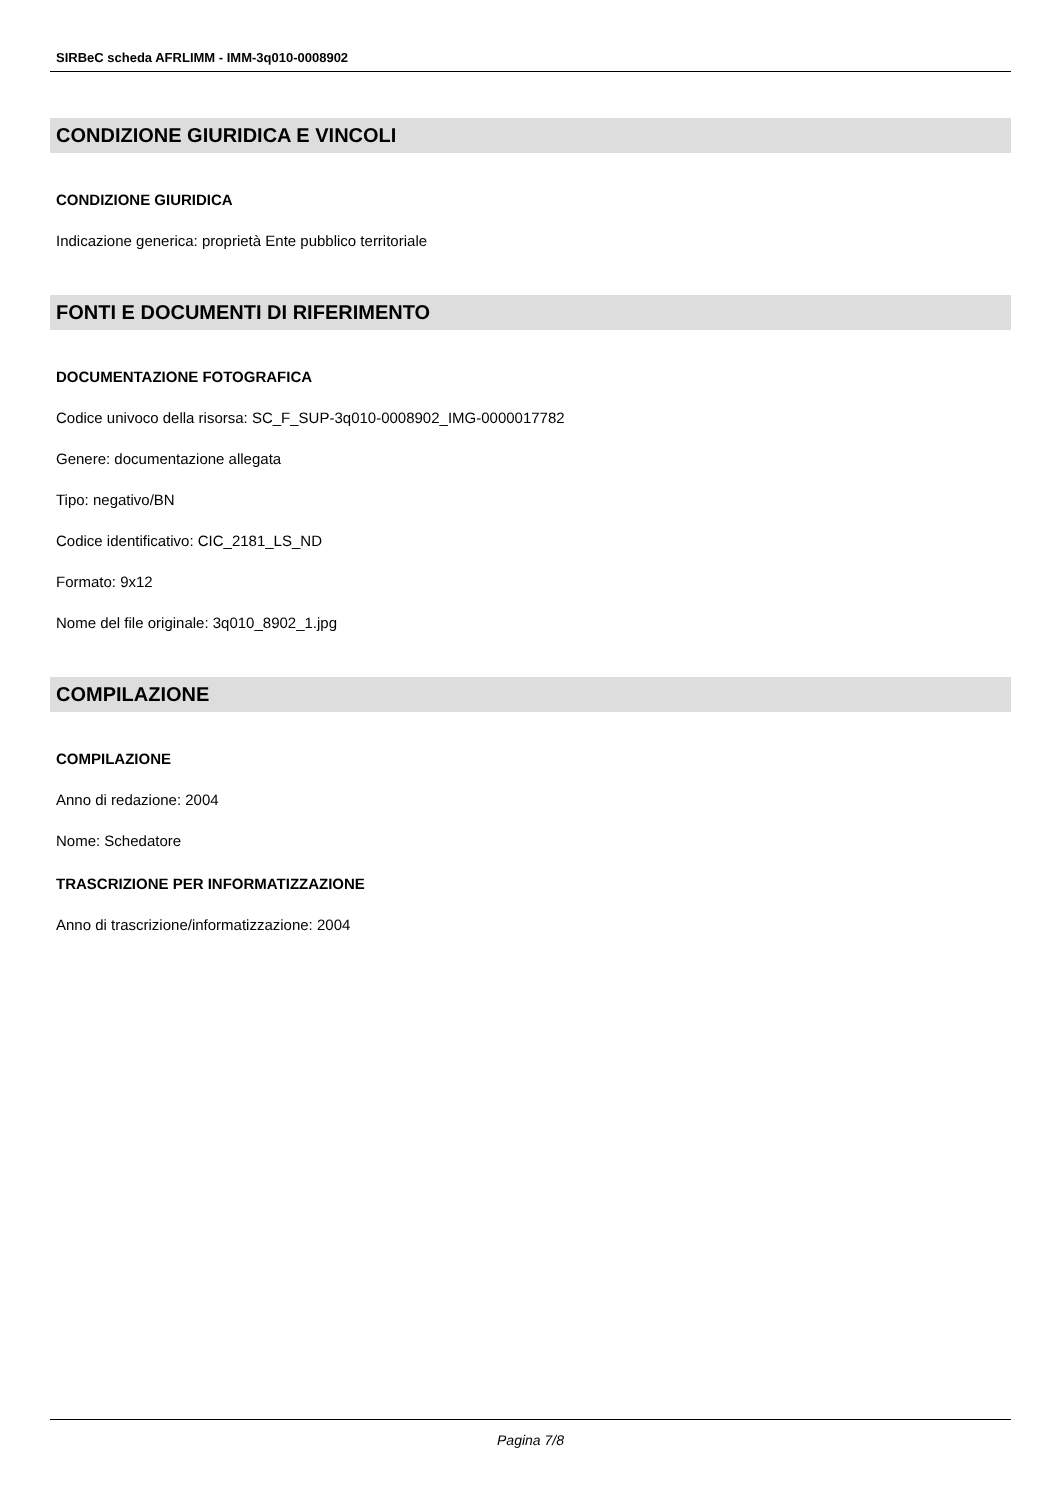SIRBeC scheda AFRLIMM - IMM-3q010-0008902
CONDIZIONE GIURIDICA E VINCOLI
CONDIZIONE GIURIDICA
Indicazione generica: proprietà Ente pubblico territoriale
FONTI E DOCUMENTI DI RIFERIMENTO
DOCUMENTAZIONE FOTOGRAFICA
Codice univoco della risorsa: SC_F_SUP-3q010-0008902_IMG-0000017782
Genere: documentazione allegata
Tipo: negativo/BN
Codice identificativo: CIC_2181_LS_ND
Formato: 9x12
Nome del file originale: 3q010_8902_1.jpg
COMPILAZIONE
COMPILAZIONE
Anno di redazione: 2004
Nome: Schedatore
TRASCRIZIONE PER INFORMATIZZAZIONE
Anno di trascrizione/informatizzazione: 2004
Pagina 7/8